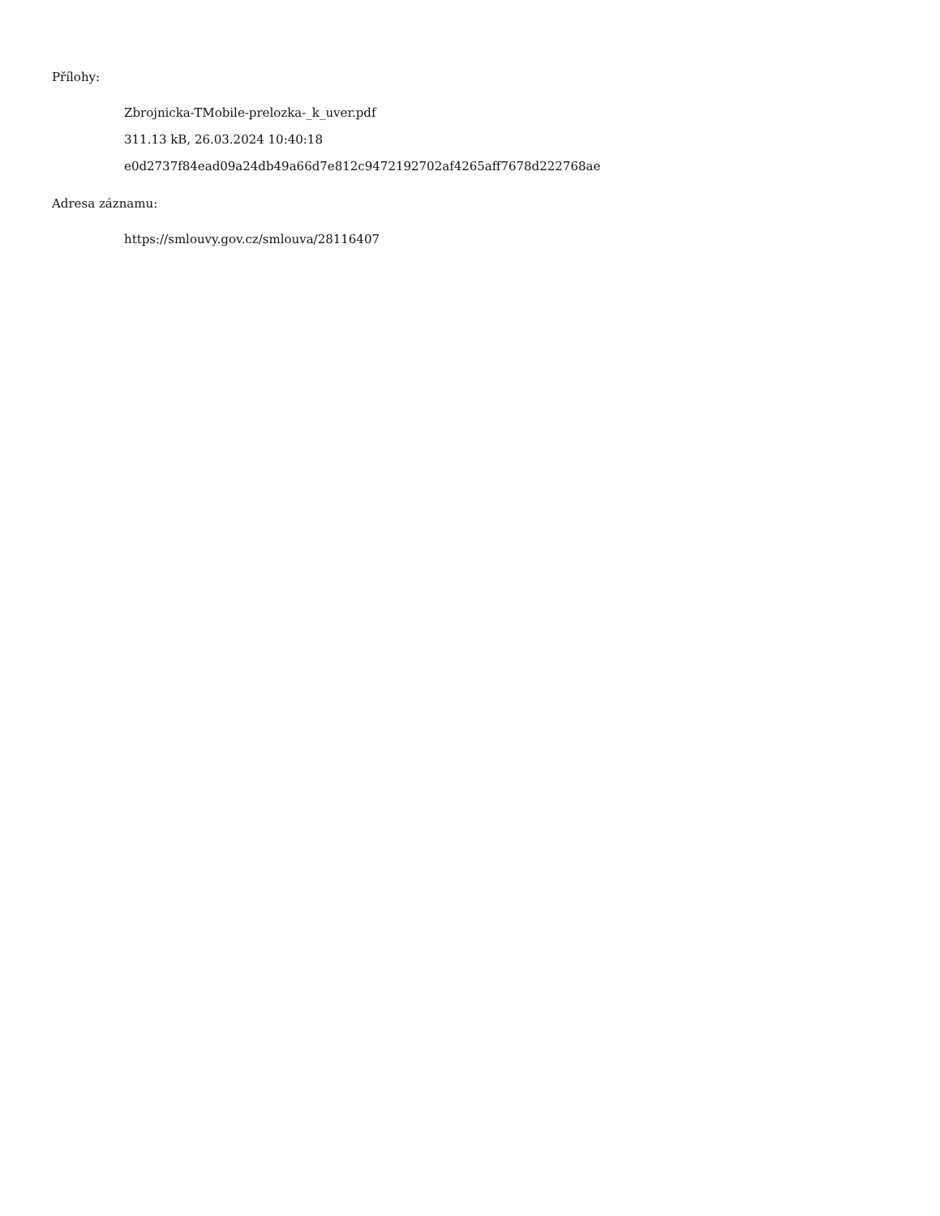Přílohy:
Zbrojnicka-TMobile-prelozka-_k_uver.pdf
311.13 kB, 26.03.2024 10:40:18
e0d2737f84ead09a24db49a66d7e812c9472192702af4265aff7678d222768ae
Adresa záznamu:
https://smlouvy.gov.cz/smlouva/28116407